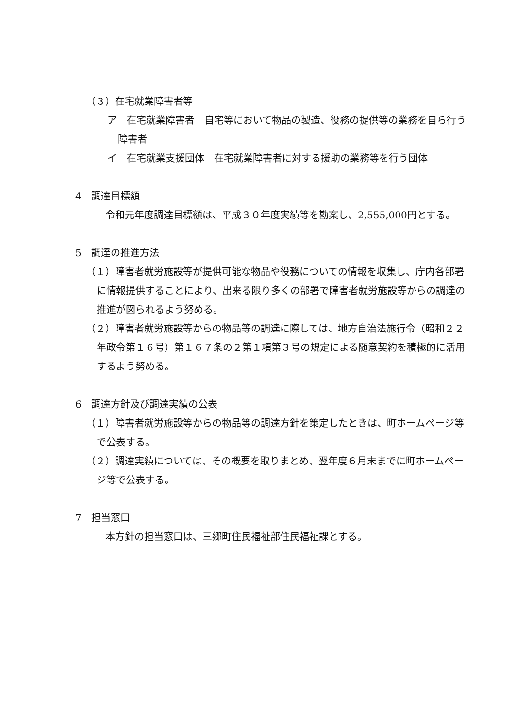（３）在宅就業障害者等
ア　在宅就業障害者　自宅等において物品の製造、役務の提供等の業務を自ら行う障害者
イ　在宅就業支援団体　在宅就業障害者に対する援助の業務等を行う団体
4　調達目標額
令和元年度調達目標額は、平成３０年度実績等を勘案し、2,555,000円とする。
5　調達の推進方法
（１）障害者就労施設等が提供可能な物品や役務についての情報を収集し、庁内各部署に情報提供することにより、出来る限り多くの部署で障害者就労施設等からの調達の推進が図られるよう努める。
（２）障害者就労施設等からの物品等の調達に際しては、地方自治法施行令（昭和２２年政令第１６号）第１６７条の２第１項第３号の規定による随意契約を積極的に活用するよう努める。
6　調達方針及び調達実績の公表
（１）障害者就労施設等からの物品等の調達方針を策定したときは、町ホームページ等で公表する。
（２）調達実績については、その概要を取りまとめ、翌年度６月末までに町ホームページ等で公表する。
7　担当窓口
本方針の担当窓口は、三郷町住民福祉部住民福祉課とする。